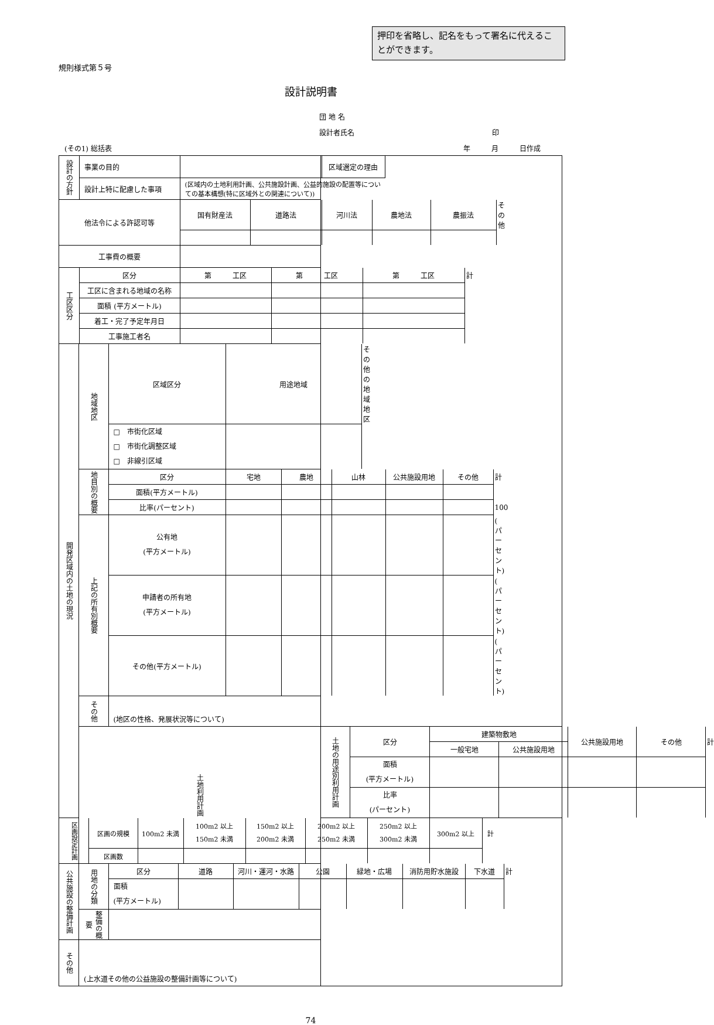押印を省略し、記名をもって署名に代えることができます。
規則様式第５号
設計説明書
団 地 名
設計者氏名 印
(その1) 総括表 年　　　月　　　日作成
| / 設計の方針 / 事業の目的 / / 区域選定の理由 / / / / 設計上特に配慮した事項 / (区域内の土地利用計画、公共施設計画、公益的施設の配置等についての基本構想(特に区域外との関連について)) / / / | | |
| / 他法令による許認可等 / 国有財産法 / 道路法 / 河川法 / 農地法 / 農振法 / その他 / | | |
| / 工事費の概要 / / | | |
| / 工区区分 / 区分 / 第 工区 / 第 工区 / 第 工区 / 計 / / / 工区に含まれる地域の名称 / / / / / / / 面積 (平方メートル) / / / / / / / 着工・完了予定年月日 / / / / / / / 工事施工者名 / / / / / | | |
| 開発区域内の土地の現況 | / 地域地区 / 区域区分 / 用途地域 / その他の地域地区 / / / □ 市街化区域 □ 市街化調整区域 □ 非線引区域 / / / | |
| | / 地目別の概要 / 区分 / 宅地 / 農地 / 山林 / 公共施設用地 / その他 / 計 / / / 面積(平方メートル) / / / / / / / / / 比率(パーセント) / / / / / / 100 / / 上記の所有別概要 / 公有地 (平方メートル) / / / / / / ( パーセント) / / / 申請者の所有地 (平方メートル) / / / / / / ( パーセント) / / / その他(平方メートル) / / / / / / ( パーセント) / | |
| | / その他 / (地区の性格、発展状況等について) / | |
| | 土地利用計画 | / 土地の用途別利用計画 / 区分 / 建築物敷地 / / 公共施設用地 / その他 / 計 / / / / 一般宅地 / 公共施設用地 / / / / / / 面積 (平方メートル) / / / / / / / / 比率 (パーセント) / / / / / / |
| / 区画設定計画 / 区画の規模 / 100m2 未満 / 100m2 以上 150m2 未満 / 150m2 以上 200m2 未満 / 200m2 以上 250m2 未満 / 250m2 以上 300m2 未満 / 300m2 以上 / 計 / / / 区画数 / / / / / / / / | | |
| 公共施設の整備計画 | / 用地の分類 / 区分 / 道路 / 河川・運河・水路 / 公園 / 緑地・広場 / 消防用貯水施設 / 下水道 / 計 / / / 面積 (平方メートル) / / / / / / / / | |
| | / 整備の概要 / / | |
| その他 | (上水道その他の公益施設の整備計画等について) | |
74